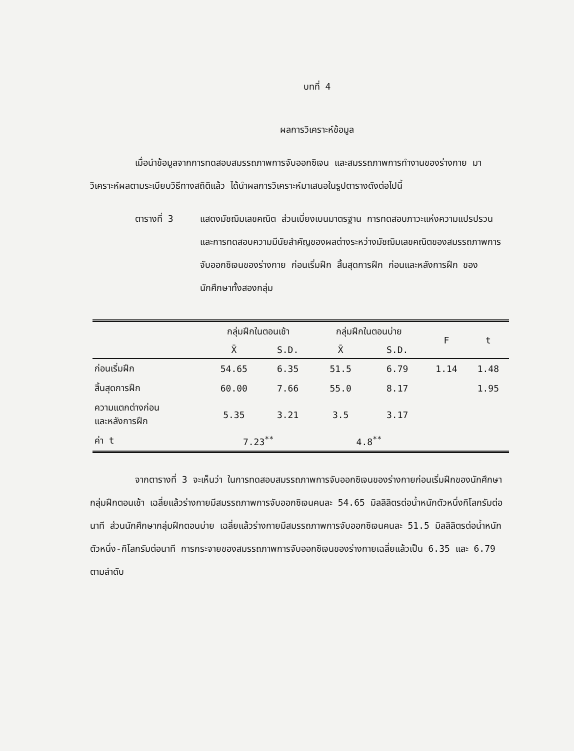บทที่ 4
ผลการวิเคราะห์ข้อมูล
เมื่อนำข้อมูลจากการทดสอบสมรรถภาพการจับออกซิเจน และสมรรถภาพการทำงานของร่างกาย มาวิเคราะห์ผลตามระเบียบวิธีทางสถิติแล้ว ได้นำผลการวิเคราะห์มาเสนอในรูปตารางดังต่อไปนี้
ตารางที่ 3 แสดงมัชฌิมเลขคณิต ส่วนเบี่ยงเบนมาตรฐาน การทดสอบภาวะแห่งความแปรปรวน และการทดสอบความมีนัยสำคัญของผลต่างระหว่างมัชฌิมเลขคณิตของสมรรถภาพการจับออกซิเจนของร่างกาย ก่อนเริ่มฝึก สิ้นสุดการฝึก ก่อนและหลังการฝึก ของนักศึกษาทั้งสองกลุ่ม
| | กลุ่มฝึกในตอนเช้า | | กลุ่มฝึกในตอนบ่าย | | F | t |
| --- | --- | --- | --- | --- | --- | --- |
| | X̄ | S.D. | X̄ | S.D. | | |
| ก่อนเริ่มฝึก | 54.65 | 6.35 | 51.5 | 6.79 | 1.14 | 1.48 |
| สิ้นสุดการฝึก | 60.00 | 7.66 | 55.0 | 8.17 | | 1.95 |
| ความแตกต่างก่อน และหลังการฝึก | 5.35 | 3.21 | 3.5 | 3.17 | | |
| ค่า t | 7.23<sup>**</sup> | | 4.8<sup>**</sup> | | | |
จากตารางที่ 3 จะเห็นว่า ในการทดสอบสมรรถภาพการจับออกซิเจนของร่างกายก่อนเริ่มฝึกของนักศึกษากลุ่มฝึกตอนเช้า เฉลี่ยแล้วร่างกายมีสมรรถภาพการจับออกซิเจนคนละ 54.65 มิลลิลิตรต่อน้ำหนักตัวหนึ่งกิโลกรัมต่อนาที ส่วนนักศึกษากลุ่มฝึกตอนบ่าย เฉลี่ยแล้วร่างกายมีสมรรถภาพการจับออกซิเจนคนละ 51.5 มิลลิลิตรต่อน้ำหนักตัวหนึ่ง-กิโลกรัมต่อนาที การกระจายของสมรรถภาพการจับออกซิเจนของร่างกายเฉลี่ยแล้วเป็น 6.35 และ 6.79 ตามลำดับ